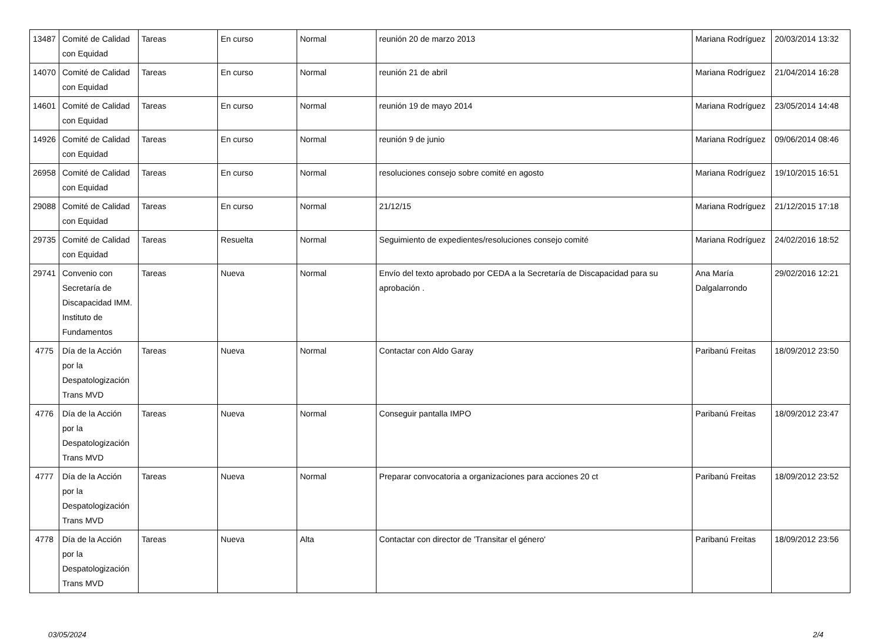| 13487 | Comité de Calidad con Equidad | Tareas | En curso | Normal | reunión 20 de marzo 2013 | Mariana Rodríguez | 20/03/2014 13:32 |
| 14070 | Comité de Calidad con Equidad | Tareas | En curso | Normal | reunión 21 de abril | Mariana Rodríguez | 21/04/2014 16:28 |
| 14601 | Comité de Calidad con Equidad | Tareas | En curso | Normal | reunión 19 de mayo 2014 | Mariana Rodríguez | 23/05/2014 14:48 |
| 14926 | Comité de Calidad con Equidad | Tareas | En curso | Normal | reunión 9 de junio | Mariana Rodríguez | 09/06/2014 08:46 |
| 26958 | Comité de Calidad con Equidad | Tareas | En curso | Normal | resoluciones consejo sobre comité en agosto | Mariana Rodríguez | 19/10/2015 16:51 |
| 29088 | Comité de Calidad con Equidad | Tareas | En curso | Normal | 21/12/15 | Mariana Rodríguez | 21/12/2015 17:18 |
| 29735 | Comité de Calidad con Equidad | Tareas | Resuelta | Normal | Seguimiento de expedientes/resoluciones consejo comité | Mariana Rodríguez | 24/02/2016 18:52 |
| 29741 | Convenio con Secretaría de Discapacidad IMM. Instituto de Fundamentos | Tareas | Nueva | Normal | Envío del texto aprobado por CEDA a la Secretaría de Discapacidad para su aprobación . | Ana María Dalgalarrondo | 29/02/2016 12:21 |
| 4775 | Día de la Acción por la Despatologización Trans MVD | Tareas | Nueva | Normal | Contactar con Aldo Garay | Paribanú Freitas | 18/09/2012 23:50 |
| 4776 | Día de la Acción por la Despatologización Trans MVD | Tareas | Nueva | Normal | Conseguir pantalla IMPO | Paribanú Freitas | 18/09/2012 23:47 |
| 4777 | Día de la Acción por la Despatologización Trans MVD | Tareas | Nueva | Normal | Preparar convocatoria a organizaciones para acciones 20 ct | Paribanú Freitas | 18/09/2012 23:52 |
| 4778 | Día de la Acción por la Despatologización Trans MVD | Tareas | Nueva | Alta | Contactar con director de 'Transitar el género' | Paribanú Freitas | 18/09/2012 23:56 |
03/05/2024 2/4